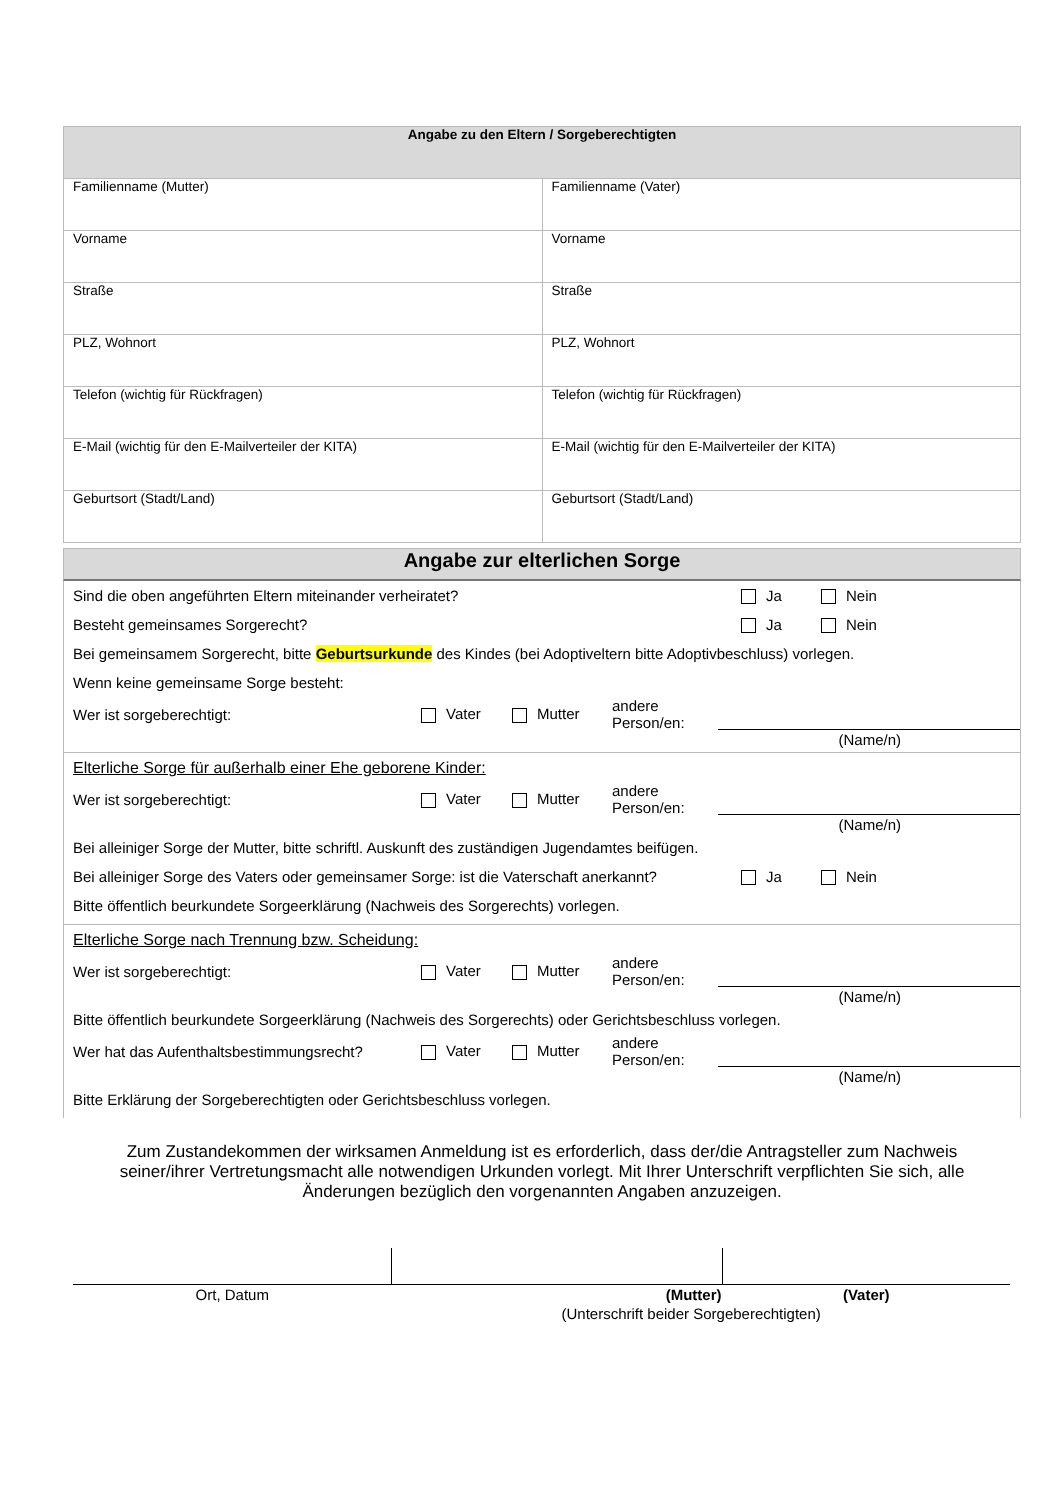| Angabe zu den Eltern / Sorgeberechtigten | |
| Familienname (Mutter) | Familienname (Vater) |
| Vorname | Vorname |
| Straße | Straße |
| PLZ, Wohnort | PLZ, Wohnort |
| Telefon (wichtig für Rückfragen) | Telefon (wichtig für Rückfragen) |
| E-Mail (wichtig für den E-Mailverteiler der KITA) | E-Mail (wichtig für den E-Mailverteiler der KITA) |
| Geburtsort (Stadt/Land) | Geburtsort (Stadt/Land) |
Angabe zur elterlichen Sorge
Sind die oben angeführten Eltern miteinander verheiratet? Ja Nein
Besteht gemeinsames Sorgerecht? Ja Nein
Bei gemeinsamem Sorgerecht, bitte Geburtsurkunde des Kindes (bei Adoptiveltern bitte Adoptivbeschluss) vorlegen.
Wenn keine gemeinsame Sorge besteht:
Wer ist sorgeberechtigt: Vater Mutter andere
Person/en:
(Name/n)
Elterliche Sorge für außerhalb einer Ehe geborene Kinder:
Wer ist sorgeberechtigt: Vater Mutter andere
Person/en:
(Name/n)
Bei alleiniger Sorge der Mutter, bitte schriftl. Auskunft des zuständigen Jugendamtes beifügen.
Bei alleiniger Sorge des Vaters oder gemeinsamer Sorge: ist die Vaterschaft anerkannt? Ja Nein
Bitte öffentlich beurkundete Sorgeerklärung (Nachweis des Sorgerechts) vorlegen.
Elterliche Sorge nach Trennung bzw. Scheidung:
Wer ist sorgeberechtigt: Vater Mutter andere
Person/en:
(Name/n)
Bitte öffentlich beurkundete Sorgeerklärung (Nachweis des Sorgerechts) oder Gerichtsbeschluss vorlegen.
Wer hat das Aufenthaltsbestimmungsrecht? Vater Mutter andere
Person/en:
(Name/n)
Bitte Erklärung der Sorgeberechtigten oder Gerichtsbeschluss vorlegen.
Zum Zustandekommen der wirksamen Anmeldung ist es erforderlich, dass der/die Antragsteller zum Nachweis seiner/ihrer Vertretungsmacht alle notwendigen Urkunden vorlegt. Mit Ihrer Unterschrift verpflichten Sie sich, alle Änderungen bezüglich den vorgenannten Angaben anzuzeigen.
| Ort, Datum | (Mutter) | (Vater) |
| | (Unterschrift beider Sorgeberechtigten) | |